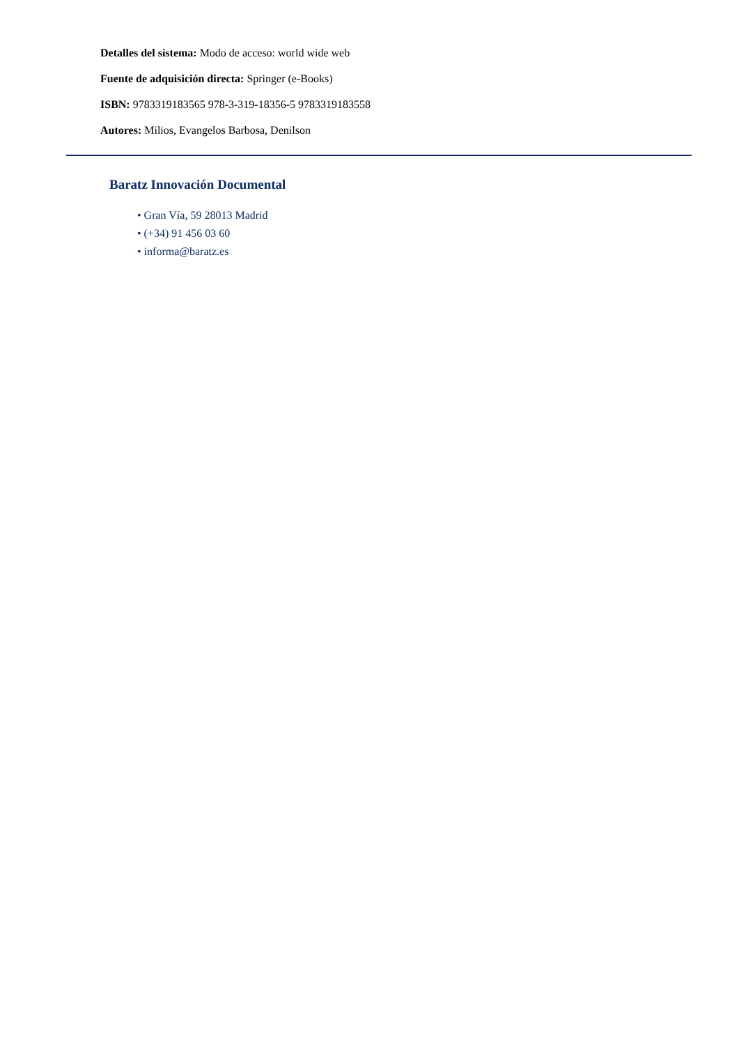Detalles del sistema: Modo de acceso: world wide web
Fuente de adquisición directa: Springer (e-Books)
ISBN: 9783319183565 978-3-319-18356-5 9783319183558
Autores: Milios, Evangelos Barbosa, Denilson
Baratz Innovación Documental
• Gran Vía, 59 28013 Madrid
• (+34) 91 456 03 60
• informa@baratz.es